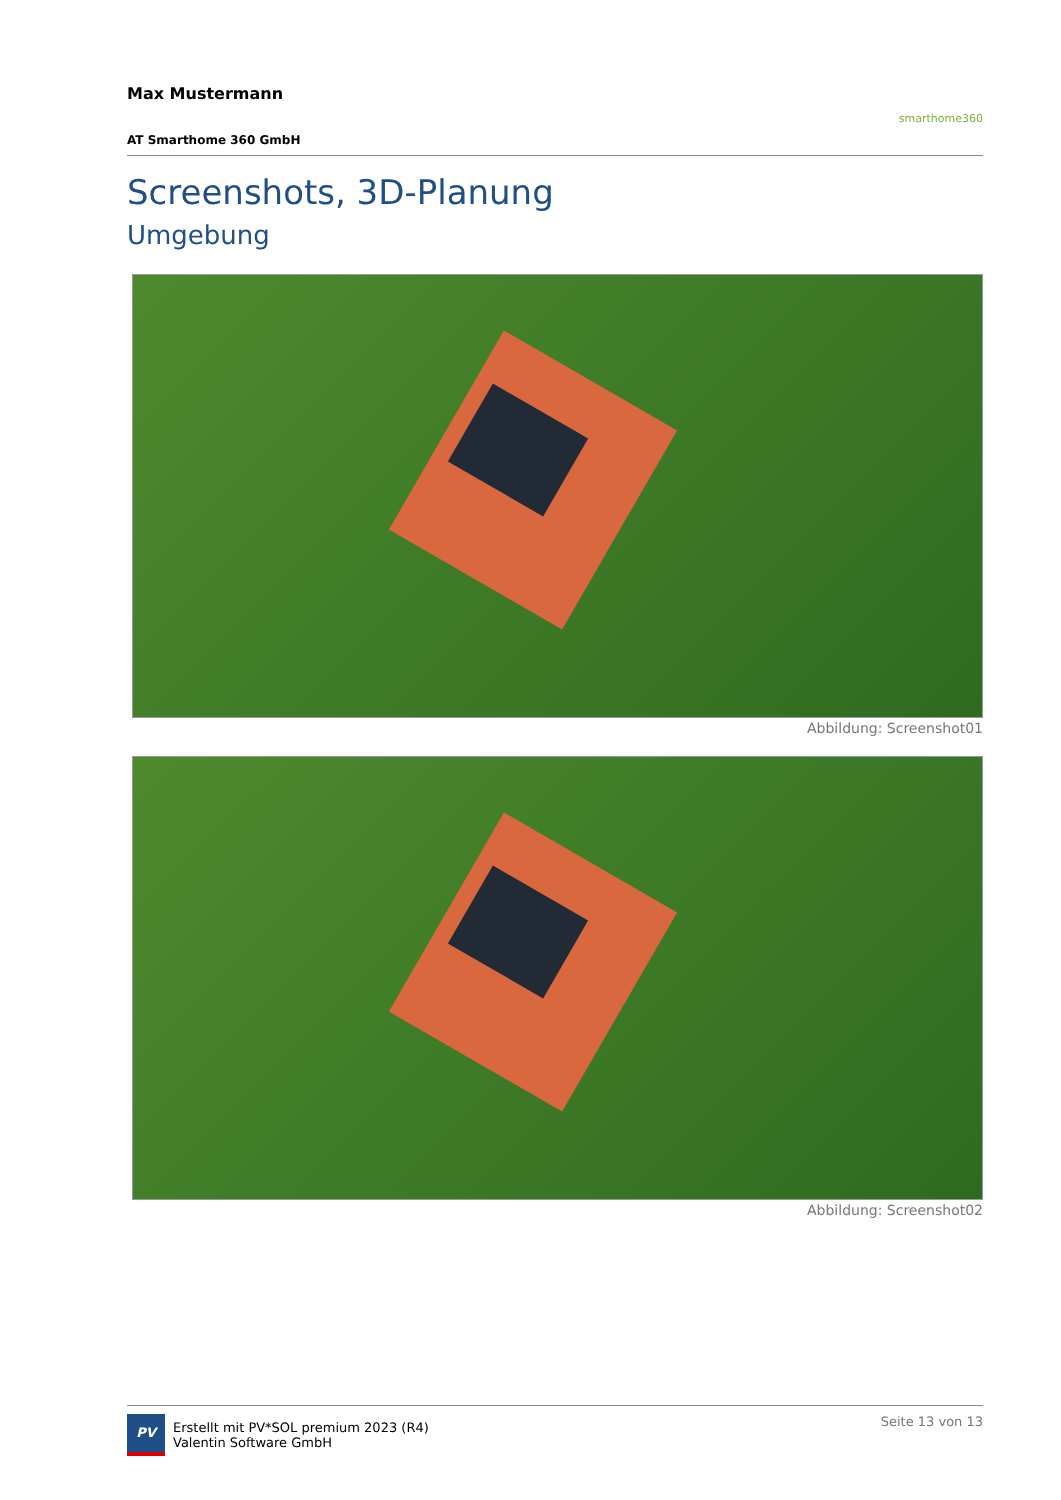Max Mustermann
AT Smarthome 360 GmbH
smarthome360
Screenshots, 3D-Planung
Umgebung
Abbildung: Screenshot01
Abbildung: Screenshot02
PV
Erstellt mit PV*SOL premium 2023 (R4)
Valentin Software GmbH
Seite 13 von 13